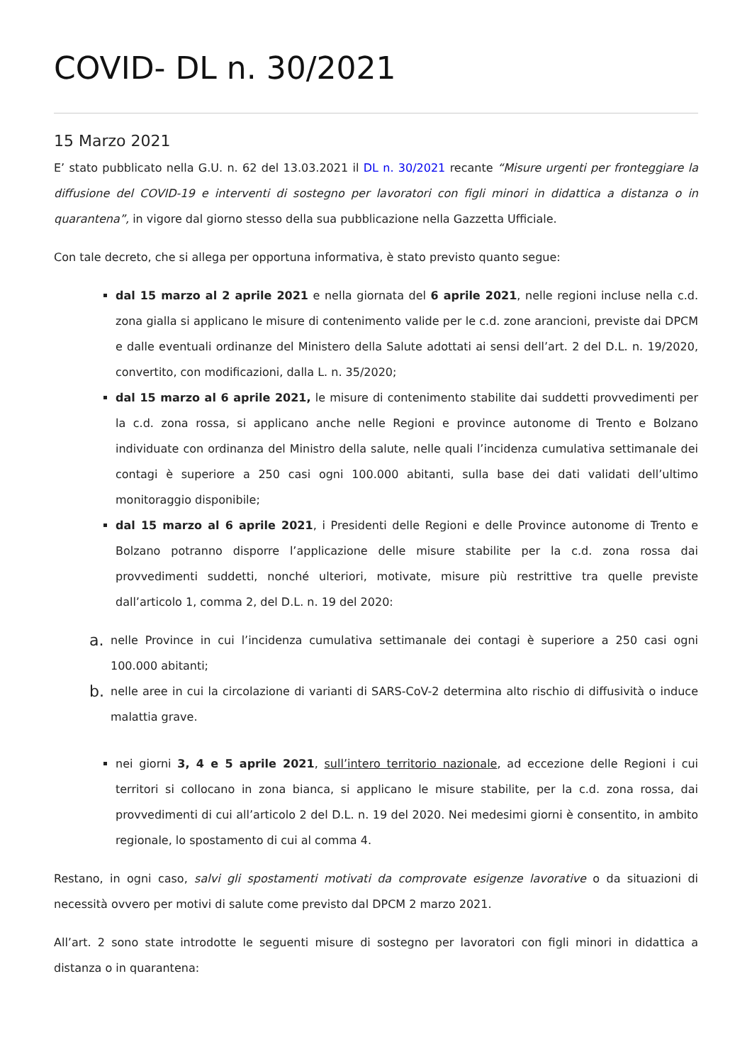COVID- DL n. 30/2021
15 Marzo 2021
E’ stato pubblicato nella G.U. n. 62 del 13.03.2021 il DL n. 30/2021 recante “Misure urgenti per fronteggiare la diffusione del COVID-19 e interventi di sostegno per lavoratori con figli minori in didattica a distanza o in quarantena”, in vigore dal giorno stesso della sua pubblicazione nella Gazzetta Ufficiale.
Con tale decreto, che si allega per opportuna informativa, è stato previsto quanto segue:
dal 15 marzo al 2 aprile 2021 e nella giornata del 6 aprile 2021, nelle regioni incluse nella c.d. zona gialla si applicano le misure di contenimento valide per le c.d. zone arancioni, previste dai DPCM e dalle eventuali ordinanze del Ministero della Salute adottati ai sensi dell’art. 2 del D.L. n. 19/2020, convertito, con modificazioni, dalla L. n. 35/2020;
dal 15 marzo al 6 aprile 2021, le misure di contenimento stabilite dai suddetti provvedimenti per la c.d. zona rossa, si applicano anche nelle Regioni e province autonome di Trento e Bolzano individuate con ordinanza del Ministro della salute, nelle quali l’incidenza cumulativa settimanale dei contagi è superiore a 250 casi ogni 100.000 abitanti, sulla base dei dati validati dell’ultimo monitoraggio disponibile;
dal 15 marzo al 6 aprile 2021, i Presidenti delle Regioni e delle Province autonome di Trento e Bolzano potranno disporre l’applicazione delle misure stabilite per la c.d. zona rossa dai provvedimenti suddetti, nonché ulteriori, motivate, misure più restrittive tra quelle previste dall’articolo 1, comma 2, del D.L. n. 19 del 2020:
a. nelle Province in cui l’incidenza cumulativa settimanale dei contagi è superiore a 250 casi ogni 100.000 abitanti;
b. nelle aree in cui la circolazione di varianti di SARS-CoV-2 determina alto rischio di diffusività o induce malattia grave.
nei giorni 3, 4 e 5 aprile 2021, sull’intero territorio nazionale, ad eccezione delle Regioni i cui territori si collocano in zona bianca, si applicano le misure stabilite, per la c.d. zona rossa, dai provvedimenti di cui all’articolo 2 del D.L. n. 19 del 2020. Nei medesimi giorni è consentito, in ambito regionale, lo spostamento di cui al comma 4.
Restano, in ogni caso, salvi gli spostamenti motivati da comprovate esigenze lavorative o da situazioni di necessità ovvero per motivi di salute come previsto dal DPCM 2 marzo 2021.
All’art. 2 sono state introdotte le seguenti misure di sostegno per lavoratori con figli minori in didattica a distanza o in quarantena: